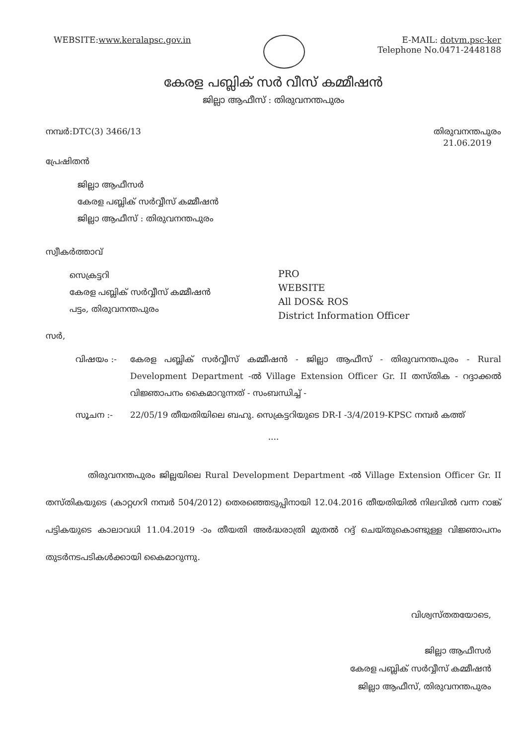WEBSITE:www.keralapsc.gov.in E-MAIL: dotvm.psc-ker
Telephone No.0471-2448188
കേരള പബ്ലിക് സർ വീസ് കമ്മീഷൻ
ജില്ലാ ആഫീസ് : തിരുവനന്തപുരം
നമ്പർ:DTC(3) 3466/13 തിരുവനന്തപുരം
21.06.2019
പ്രേഷിതൻ
ജില്ലാ ആഫീസർ
കേരള പബ്ലിക് സർവ്വീസ് കമ്മീഷൻ
ജില്ലാ ആഫീസ് : തിരുവനന്തപുരം
സ്വീകർത്താവ്
സെക്രട്ടറി
കേരള പബ്ലിക് സർവ്വീസ് കമ്മീഷൻ
പട്ടം, തിരുവനന്തപുരം
PRO
WEBSITE
All DOS& ROS
District Information Officer
സർ,
വിഷയം :- കേരള പബ്ലിക് സർവ്വീസ് കമ്മീഷൻ - ജില്ലാ ആഫീസ് - തിരുവനന്തപുരം - Rural Development Department -ൽ Village Extension Officer Gr. II തസ്തിക - റദ്ദാക്കൽ വിജ്ഞാപനം കൈമാറുന്നത് - സംബന്ധിച്ച് -
സൂചന :- 22/05/19 തീയതിയിലെ ബഹു. സെക്രട്ടറിയുടെ DR-I -3/4/2019-KPSC നമ്പർ കത്ത്
....
തിരുവനന്തപുരം ജില്ലയിലെ Rural Development Department -ൽ Village Extension Officer Gr. II തസ്തികയുടെ (കാറ്റഗറി നമ്പർ 504/2012) തെരഞ്ഞെടുപ്പിനായി 12.04.2016 തീയതിയിൽ നിലവിൽ വന്ന റാങ്ക് പട്ടികയുടെ കാലാവധി 11.04.2019 -ാം തീയതി അർദ്ധരാത്രി മുതൽ റദ്ദ് ചെയ്തുകൊണ്ടുള്ള വിജ്ഞാപനം തുടർനടപടികൾക്കായി കൈമാറുന്നു.
വിശ്വസ്തതയോടെ,
ജില്ലാ ആഫീസർ
കേരള പബ്ലിക് സർവ്വീസ് കമ്മീഷൻ
ജില്ലാ ആഫീസ്, തിരുവനന്തപുരം